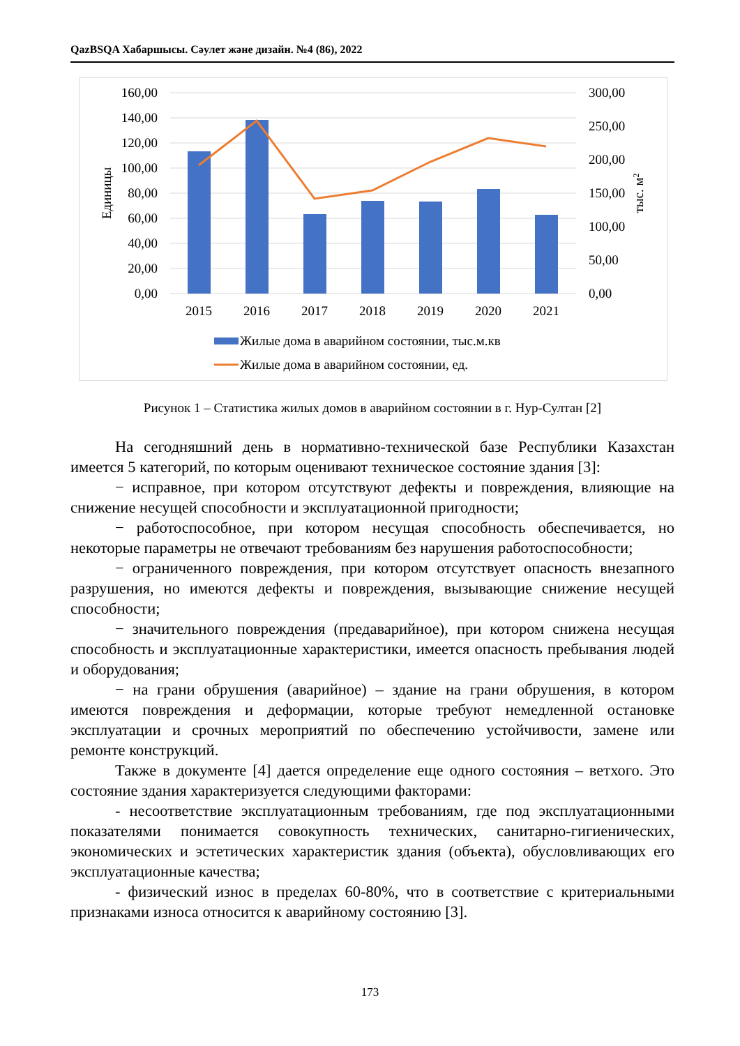QazBSQA Хабаршысы. Сәулет және дизайн. №4 (86), 2022
160,00
140,00
120,00
100,00
80,00
60,00
40,00
20,00
0,00
300,00
250,00
200,00
150,00
100,00
50,00
0,00
Единицы
тыс. м2
2015
2016
2017
2018
2019
2020
2021
Жилые дома в аварийном состоянии, тыс.м.кв
Жилые дома в аварийном состоянии, ед.
Рисунок 1 – Статистика жилых домов в аварийном состоянии в г. Нур-Султан [2]
На сегодняшний день в нормативно-технической базе Республики Казахстан имеется 5 категорий, по которым оценивают техническое состояние здания [3]:
− исправное, при котором отсутствуют дефекты и повреждения, влияющие на снижение несущей способности и эксплуатационной пригодности;
− работоспособное, при котором несущая способность обеспечивается, но некоторые параметры не отвечают требованиям без нарушения работоспособности;
− ограниченного повреждения, при котором отсутствует опасность внезапного разрушения, но имеются дефекты и повреждения, вызывающие снижение несущей способности;
− значительного повреждения (предаварийное), при котором снижена несущая способность и эксплуатационные характеристики, имеется опасность пребывания людей и оборудования;
− на грани обрушения (аварийное) – здание на грани обрушения, в котором имеются повреждения и деформации, которые требуют немедленной остановке эксплуатации и срочных мероприятий по обеспечению устойчивости, замене или ремонте конструкций.
Также в документе [4] дается определение еще одного состояния – ветхого. Это состояние здания характеризуется следующими факторами:
- несоответствие эксплуатационным требованиям, где под эксплуатационными показателями понимается совокупность технических, санитарно-гигиенических, экономических и эстетических характеристик здания (объекта), обусловливающих его эксплуатационные качества;
- физический износ в пределах 60-80%, что в соответствие с критериальными признаками износа относится к аварийному состоянию [3].
173